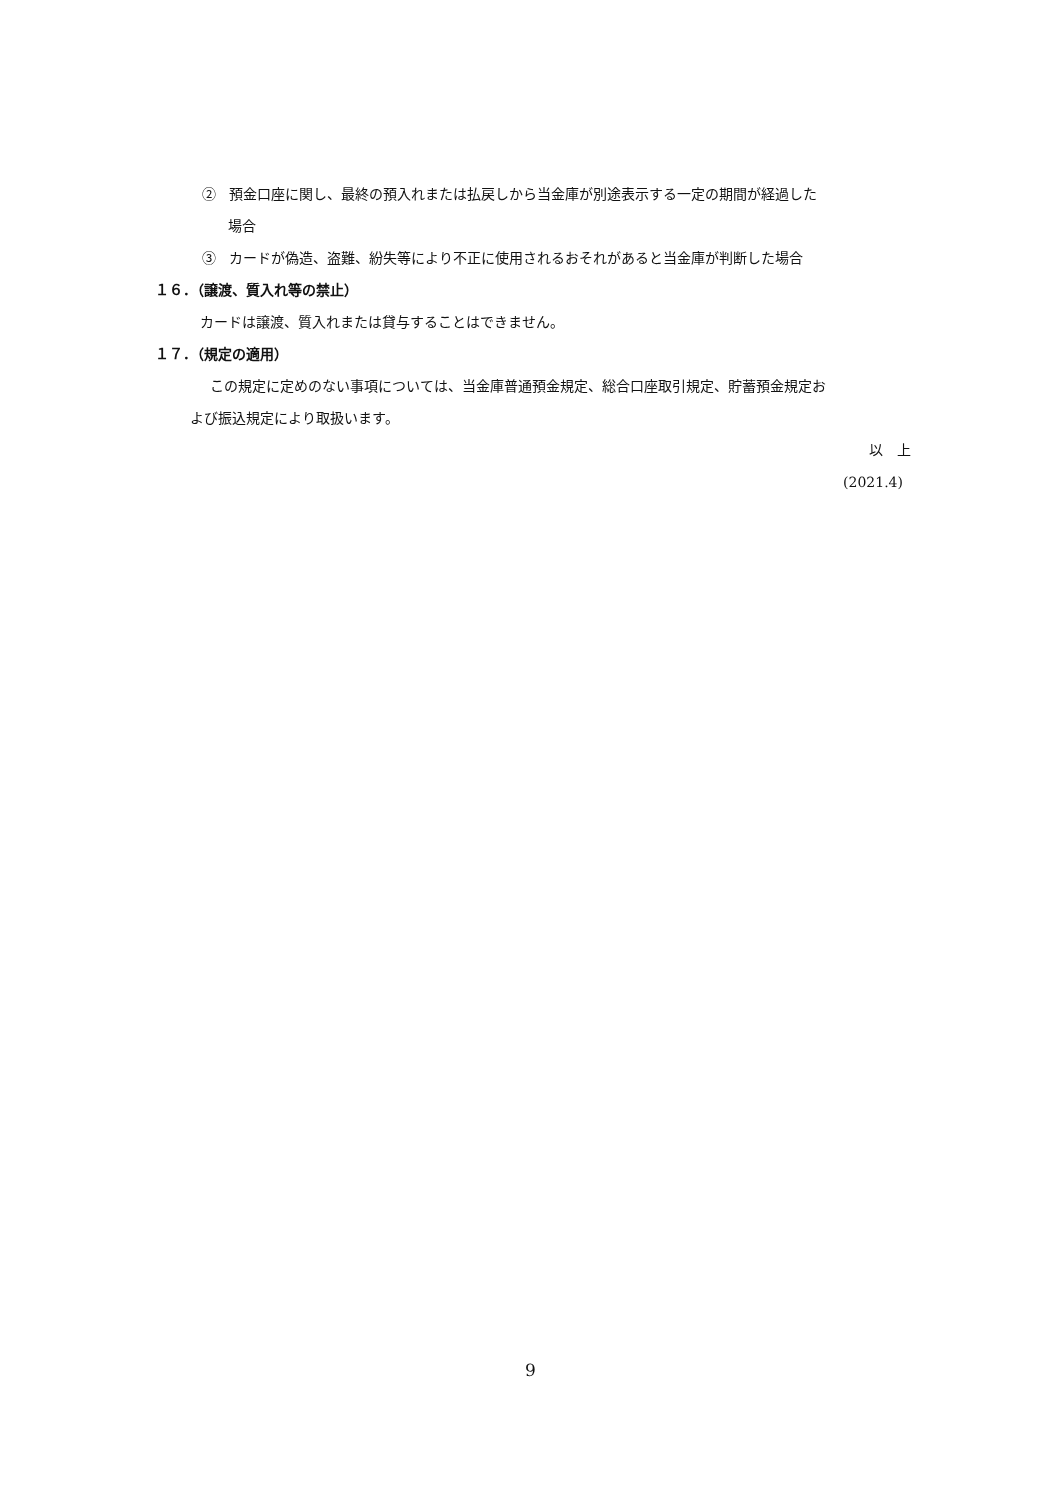② 預金口座に関し、最終の預入れまたは払戻しから当金庫が別途表示する一定の期間が経過した
場合
③ カードが偽造、盗難、紛失等により不正に使用されるおそれがあると当金庫が判断した場合
１６．（譲渡、質入れ等の禁止）
カードは譲渡、質入れまたは貸与することはできません。
１７．（規定の適用）
この規定に定めのない事項については、当金庫普通預金規定、総合口座取引規定、貯蓄預金規定お
よび振込規定により取扱います。
以　上
(2021.4)
9